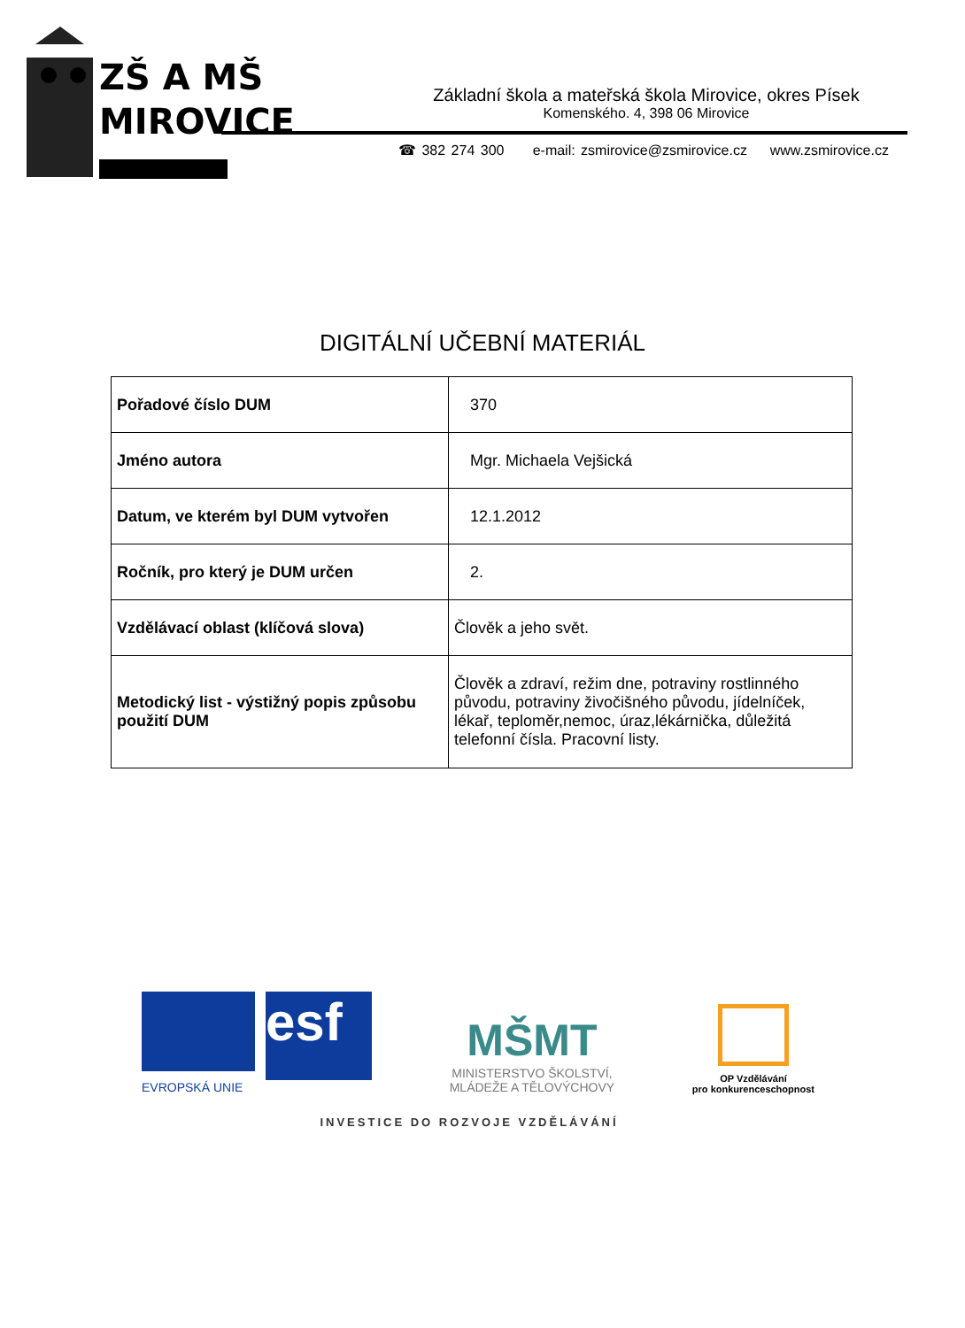ZŠ A MŠ
MIROVICE
Základní škola a mateřská škola Mirovice, okres Písek
Komenského. 4, 398 06 Mirovice
☎ 382 274 300 e-mail: zsmirovice@zsmirovice.cz www.zsmirovice.cz
DIGITÁLNÍ UČEBNÍ MATERIÁL
| Pořadové číslo DUM | 370 |
| Jméno autora | Mgr. Michaela Vejšická |
| Datum, ve kterém byl DUM vytvořen | 12.1.2012 |
| Ročník, pro který je DUM určen | 2. |
| Vzdělávací oblast (klíčová slova) | Člověk a jeho svět. |
| Metodický list - výstižný popis způsobu použití DUM | Člověk a zdraví, režim dne, potraviny rostlinného původu, potraviny živočišného původu, jídelníček, lékař, teploměr,nemoc, úraz,lékárnička, důležitá telefonní čísla. Pracovní listy. |
esf
EVROPSKÁ UNIE
MŠMT
MINISTERSTVO ŠKOLSTVÍ,
MLÁDEŽE A TĚLOVÝCHOVY
OP Vzdělávání
pro konkurenceschopnost
INVESTICE DO ROZVOJE VZDĚLÁVÁNÍ